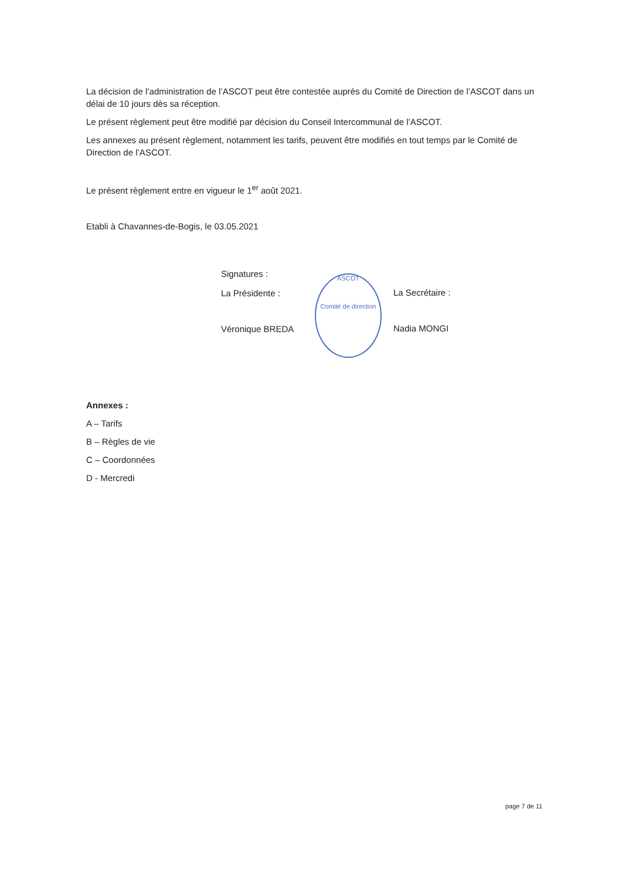La décision de l’administration de l’ASCOT peut être contestée auprès du Comité de Direction de l’ASCOT dans un délai de 10 jours dès sa réception.
Le présent règlement peut être modifié par décision du Conseil Intercommunal de l’ASCOT.
Les annexes au présent règlement, notamment les tarifs, peuvent être modifiés en tout temps par le Comité de Direction de l’ASCOT.
Le présent règlement entre en vigueur le 1<sup>er</sup> août 2021.
Etabli à Chavannes-de-Bogis, le 03.05.2021
Signatures :
La Présidente :
Véronique BREDA
ASCOT
Comité de direction
La Secrétaire :
Nadia MONGI
Annexes :
A – Tarifs
B – Règles de vie
C – Coordonnées
D - Mercredi
page 7 de 11